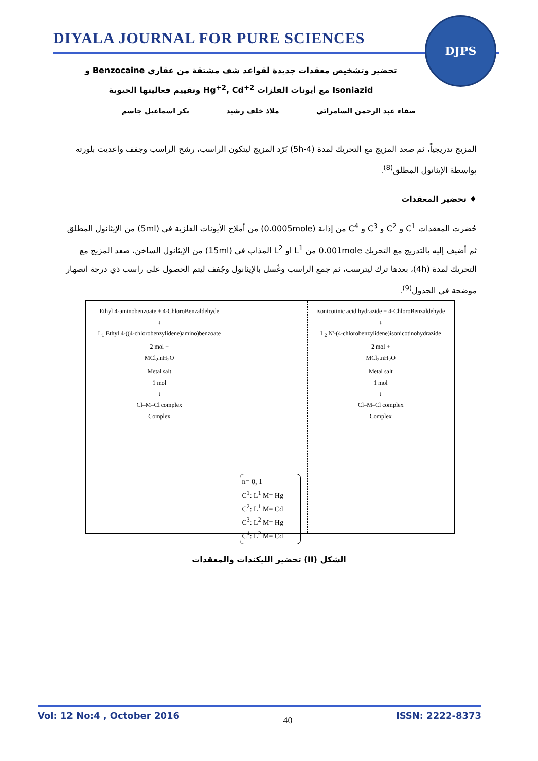DIYALA JOURNAL FOR PURE SCIENCES
DJPS
تحضير وتشخيص معقدات جديدة لقواعد شف مشتقة من عقاري Benzocaine و
Isoniazid مع أيونات الفلزات Hg<sup>+2</sup>, Cd<sup>+2</sup> وتقييم فعاليتها الحيوية
صفاء عبد الرحمن السامرائي ملاذ خلف رشيد بكر اسماعيل جاسم
المزيج تدريجياً، ثم صعد المزيج مع التحريك لمدة (4-5h) بُرّد المزيج ليتكون الراسب، رشح الراسب وجفف واعديت بلورته بواسطة الإيثانول المطلق<sup>(8)</sup>.
♦ تحضير المعقدات
حُضرت المعقدات C<sup>1</sup> و C<sup>2</sup> و C<sup>3</sup> و C<sup>4</sup> من إذابة (0.0005mole) من أملاح الأيونات الفلزية في (5ml) من الإيثانول المطلق ثم أضيف إليه بالتدريج مع التحريك 0.001mole من L<sup>1</sup> او L<sup>2</sup> المذاب في (15ml) من الإيثانول الساخن، صعد المزيج مع التحريك لمدة (4h)، بعدها ترك ليترسب، ثم جمع الراسب وغُسل بالإيثانول وجُفف ليتم الحصول على راسب ذي درجة انصهار موضحة في الجدول<sup>(9)</sup>.
Ethyl 4-aminobenzoate + 4-ChloroBenzaldehyde
↓
L<sub>1</sub> Ethyl 4-((4-chlorobenzylidene)amino)benzoate
2 mol +
MCl<sub>2</sub>.nH<sub>2</sub>O
Metal salt
1 mol
↓
Cl–M–Cl complex
Complex
n= 0, 1
C<sup>1</sup>: L<sup>1</sup> M= Hg
C<sup>2</sup>: L<sup>1</sup> M= Cd
C<sup>3</sup>: L<sup>2</sup> M= Hg
C<sup>4</sup>: L<sup>2</sup> M= Cd
isonicotinic acid hydrazide + 4-ChloroBenzaldehyde
↓
L<sub>2</sub> N'-(4-chlorobenzylidene)isonicotinohydrazide
2 mol +
MCl<sub>2</sub>.nH<sub>2</sub>O
Metal salt
1 mol
↓
Cl–M–Cl complex
Complex
الشكل (II) تحضير الليكندات والمعقدات
Vol: 12 No:4 , October 2016 40 ISSN: 2222-8373